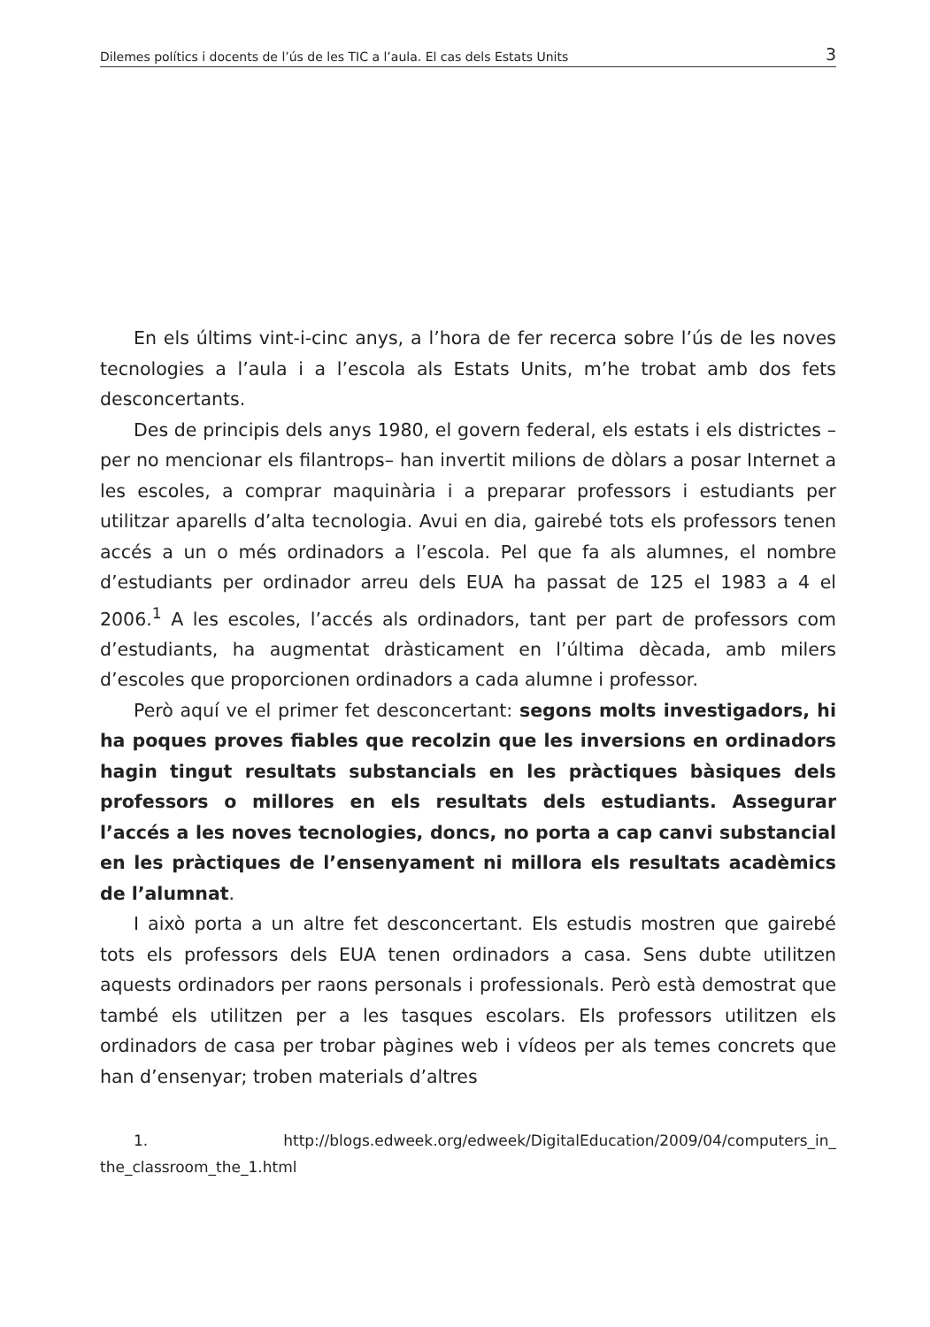Dilemes polítics i docents de l’ús de les TIC a l’aula. El cas dels Estats Units 3
En els últims vint-i-cinc anys, a l’hora de fer recerca sobre l’ús de les noves tecnologies a l’aula i a l’escola als Estats Units, m’he trobat amb dos fets desconcertants.
Des de principis dels anys 1980, el govern federal, els estats i els districtes –per no mencionar els filantrops– han invertit milions de dòlars a posar Internet a les escoles, a comprar maquinària i a preparar professors i estudiants per utilitzar aparells d’alta tecnologia. Avui en dia, gairebé tots els professors tenen accés a un o més ordinadors a l’escola. Pel que fa als alumnes, el nombre d’estudiants per ordinador arreu dels EUA ha passat de 125 el 1983 a 4 el 2006.<sup>1</sup> A les escoles, l’accés als ordinadors, tant per part de professors com d’estudiants, ha augmentat dràsticament en l’última dècada, amb milers d’escoles que proporcionen ordinadors a cada alumne i professor.
Però aquí ve el primer fet desconcertant: segons molts investigadors, hi ha poques proves fiables que recolzin que les inversions en ordinadors hagin tingut resultats substancials en les pràctiques bàsiques dels professors o millores en els resultats dels estudiants. Assegurar l’accés a les noves tecnologies, doncs, no porta a cap canvi substancial en les pràctiques de l’ensenyament ni millora els resultats acadèmics de l’alumnat.
I això porta a un altre fet desconcertant. Els estudis mostren que gairebé tots els professors dels EUA tenen ordinadors a casa. Sens dubte utilitzen aquests ordinadors per raons personals i professionals. Però està demostrat que també els utilitzen per a les tasques escolars. Els professors utilitzen els ordinadors de casa per trobar pàgines web i vídeos per als temes concrets que han d’ensenyar; troben materials d’altres
1. http://blogs.edweek.org/edweek/DigitalEducation/2009/04/computers_in_ the_classroom_the_1.html